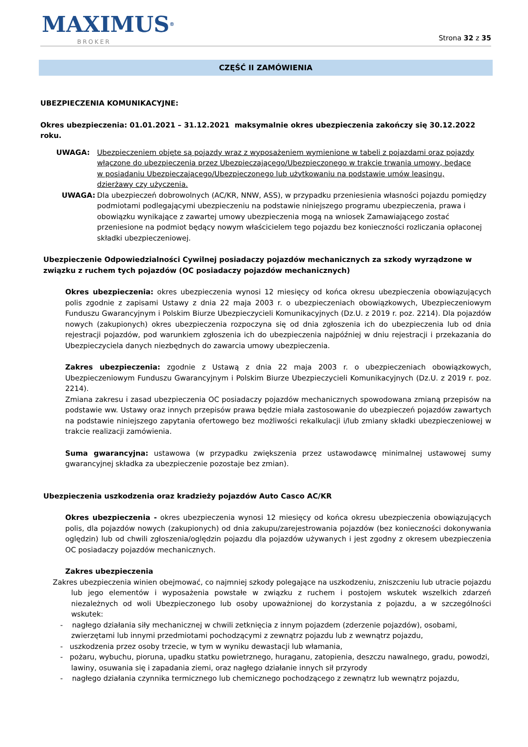MAXIMUS® BROKER Strona 32 z 35
CZĘŚĆ II ZAMÓWIENIA
UBEZPIECZENIA KOMUNIKACYJNE:
Okres ubezpieczenia: 01.01.2021 – 31.12.2021 maksymalnie okres ubezpieczenia zakończy się 30.12.2022 roku.
UWAGA: Ubezpieczeniem objęte są pojazdy wraz z wyposażeniem wymienione w tabeli z pojazdami oraz pojazdy włączone do ubezpieczenia przez Ubezpieczającego/Ubezpieczonego w trakcie trwania umowy, będące w posiadaniu Ubezpieczającego/Ubezpieczonego lub użytkowaniu na podstawie umów leasingu, dzierżawy czy użyczenia.
UWAGA: Dla ubezpieczeń dobrowolnych (AC/KR, NNW, ASS), w przypadku przeniesienia własności pojazdu pomiędzy podmiotami podlegającymi ubezpieczeniu na podstawie niniejszego programu ubezpieczenia, prawa i obowiązku wynikające z zawartej umowy ubezpieczenia mogą na wniosek Zamawiającego zostać przeniesione na podmiot będący nowym właścicielem tego pojazdu bez konieczności rozliczania opłaconej składki ubezpieczeniowej.
Ubezpieczenie Odpowiedzialności Cywilnej posiadaczy pojazdów mechanicznych za szkody wyrządzone w związku z ruchem tych pojazdów (OC posiadaczy pojazdów mechanicznych)
Okres ubezpieczenia: okres ubezpieczenia wynosi 12 miesięcy od końca okresu ubezpieczenia obowiązujących polis zgodnie z zapisami Ustawy z dnia 22 maja 2003 r. o ubezpieczeniach obowiązkowych, Ubezpieczeniowym Funduszu Gwarancyjnym i Polskim Biurze Ubezpieczycieli Komunikacyjnych (Dz.U. z 2019 r. poz. 2214). Dla pojazdów nowych (zakupionych) okres ubezpieczenia rozpoczyna się od dnia zgłoszenia ich do ubezpieczenia lub od dnia rejestracji pojazdów, pod warunkiem zgłoszenia ich do ubezpieczenia najpóźniej w dniu rejestracji i przekazania do Ubezpieczyciela danych niezbędnych do zawarcia umowy ubezpieczenia.
Zakres ubezpieczenia: zgodnie z Ustawą z dnia 22 maja 2003 r. o ubezpieczeniach obowiązkowych, Ubezpieczeniowym Funduszu Gwarancyjnym i Polskim Biurze Ubezpieczycieli Komunikacyjnych (Dz.U. z 2019 r. poz. 2214).
Zmiana zakresu i zasad ubezpieczenia OC posiadaczy pojazdów mechanicznych spowodowana zmianą przepisów na podstawie ww. Ustawy oraz innych przepisów prawa będzie miała zastosowanie do ubezpieczeń pojazdów zawartych na podstawie niniejszego zapytania ofertowego bez możliwości rekalkulacji i/lub zmiany składki ubezpieczeniowej w trakcie realizacji zamówienia.
Suma gwarancyjna: ustawowa (w przypadku zwiększenia przez ustawodawcę minimalnej ustawowej sumy gwarancyjnej składka za ubezpieczenie pozostaje bez zmian).
Ubezpieczenia uszkodzenia oraz kradzieży pojazdów Auto Casco AC/KR
Okres ubezpieczenia - okres ubezpieczenia wynosi 12 miesięcy od końca okresu ubezpieczenia obowiązujących polis, dla pojazdów nowych (zakupionych) od dnia zakupu/zarejestrowania pojazdów (bez konieczności dokonywania oględzin) lub od chwili zgłoszenia/oględzin pojazdu dla pojazdów używanych i jest zgodny z okresem ubezpieczenia OC posiadaczy pojazdów mechanicznych.
Zakres ubezpieczenia
Zakres ubezpieczenia winien obejmować, co najmniej szkody polegające na uszkodzeniu, zniszczeniu lub utracie pojazdu lub jego elementów i wyposażenia powstałe w związku z ruchem i postojem wskutek wszelkich zdarzeń niezależnych od woli Ubezpieczonego lub osoby upoważnionej do korzystania z pojazdu, a w szczególności wskutek:
- nagłego działania siły mechanicznej w chwili zetknięcia z innym pojazdem (zderzenie pojazdów), osobami, zwierzętami lub innymi przedmiotami pochodzącymi z zewnątrz pojazdu lub z wewnątrz pojazdu,
- uszkodzenia przez osoby trzecie, w tym w wyniku dewastacji lub włamania,
- pożaru, wybuchu, pioruna, upadku statku powietrznego, huraganu, zatopienia, deszczu nawalnego, gradu, powodzi, lawiny, osuwania się i zapadania ziemi, oraz nagłego działanie innych sił przyrody
- nagłego działania czynnika termicznego lub chemicznego pochodzącego z zewnątrz lub wewnątrz pojazdu,